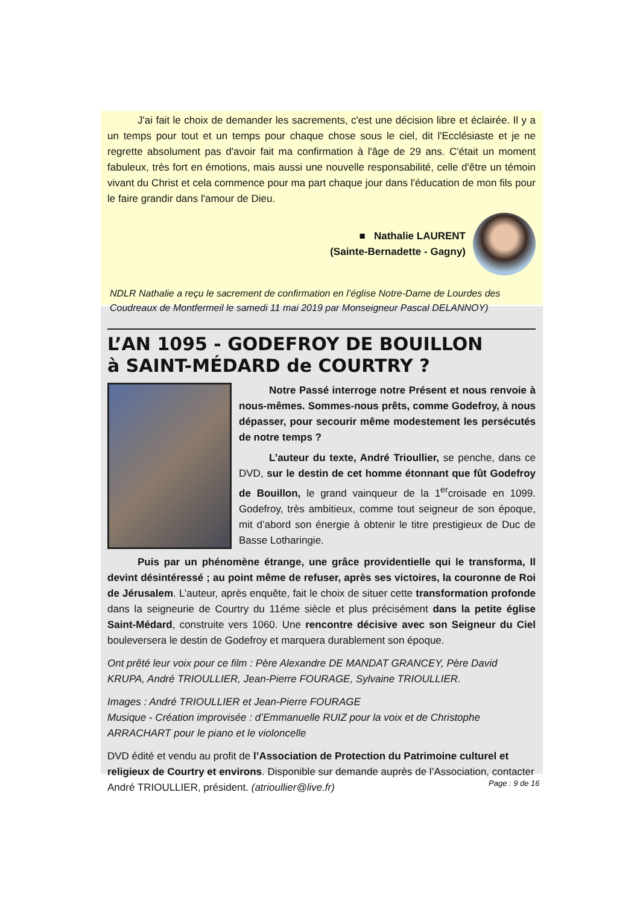J'ai fait le choix de demander les sacrements, c'est une décision libre et éclairée. Il y a un temps pour tout et un temps pour chaque chose sous le ciel, dit l'Ecclésiaste et je ne regrette absolument pas d'avoir fait ma confirmation à l'âge de 29 ans. C'était un moment fabuleux, très fort en émotions, mais aussi une nouvelle responsabilité, celle d'être un témoin vivant du Christ et cela commence pour ma part chaque jour dans l'éducation de mon fils pour le faire grandir dans l'amour de Dieu.
■ Nathalie LAURENT
(Sainte-Bernadette - Gagny)
NDLR Nathalie a reçu le sacrement de confirmation en l’église Notre-Dame de Lourdes des Coudreaux de Montfermeil le samedi 11 mai 2019 par Monseigneur Pascal DELANNOY)
L’AN 1095 - GODEFROY DE BOUILLON
à SAINT-MÉDARD de COURTRY ?
Notre Passé interroge notre Présent et nous renvoie à nous-mêmes. Sommes-nous prêts, comme Godefroy, à nous dépasser, pour secourir même modestement les persécutés de notre temps ?
L’auteur du texte, André Trioullier, se penche, dans ce DVD, sur le destin de cet homme étonnant que fût Godefroy de Bouillon, le grand vainqueur de la 1<sup>er</sup>croisade en 1099. Godefroy, très ambitieux, comme tout seigneur de son époque, mit d’abord son énergie à obtenir le titre prestigieux de Duc de Basse Lotharingie.
Puis par un phénomène étrange, une grâce providentielle qui le transforma, Il devint désintéressé ; au point même de refuser, après ses victoires, la couronne de Roi de Jérusalem. L’auteur, après enquête, fait le choix de situer cette transformation profonde dans la seigneurie de Courtry du 11éme siècle et plus précisément dans la petite église Saint-Médard, construite vers 1060. Une rencontre décisive avec son Seigneur du Ciel bouleversera le destin de Godefroy et marquera durablement son époque.
Ont prêté leur voix pour ce film : Père Alexandre DE MANDAT GRANCEY, Père David KRUPA, André TRIOULLIER, Jean-Pierre FOURAGE, Sylvaine TRIOULLIER.
Images : André TRIOULLIER et Jean-Pierre FOURAGE
Musique - Création improvisée : d’Emmanuelle RUIZ pour la voix et de Christophe ARRACHART pour le piano et le violoncelle
DVD édité et vendu au profit de l’Association de Protection du Patrimoine culturel et religieux de Courtry et environs. Disponible sur demande auprès de l’Association, contacter André TRIOULLIER, président. (atrioullier@live.fr)
Page : 9 de 16